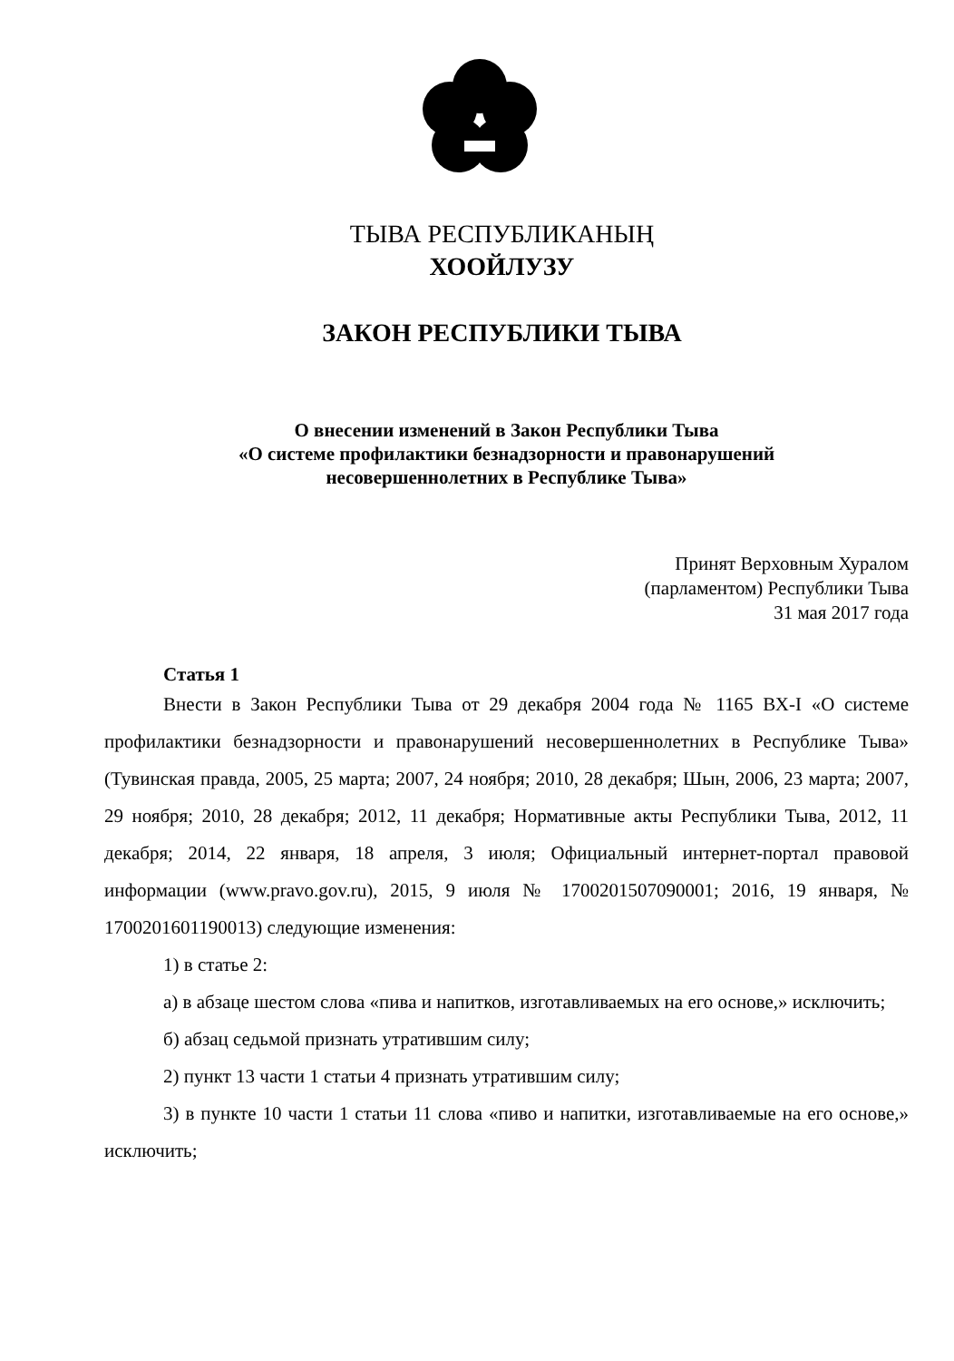ТЫВА РЕСПУБЛИКАНЫҢ
ХООЙЛУЗУ
ЗАКОН РЕСПУБЛИКИ ТЫВА
О внесении изменений в Закон Республики Тыва
«О системе профилактики безнадзорности и правонарушений
несовершеннолетних в Республике Тыва»
Принят Верховным Хуралом
(парламентом) Республики Тыва
31 мая 2017 года
Статья 1
Внести в Закон Республики Тыва от 29 декабря 2004 года № 1165 ВХ-I «О системе профилактики безнадзорности и правонарушений несовершеннолетних в Республике Тыва» (Тувинская правда, 2005, 25 марта; 2007, 24 ноября; 2010, 28 декабря; Шын, 2006, 23 марта; 2007, 29 ноября; 2010, 28 декабря; 2012, 11 декабря; Нормативные акты Республики Тыва, 2012, 11 декабря; 2014, 22 января, 18 апреля, 3 июля; Официальный интернет-портал правовой информации (www.pravo.gov.ru), 2015, 9 июля № 1700201507090001; 2016, 19 января, № 1700201601190013) следующие изменения:
1) в статье 2:
а) в абзаце шестом слова «пива и напитков, изготавливаемых на его основе,» исключить;
б) абзац седьмой признать утратившим силу;
2) пункт 13 части 1 статьи 4 признать утратившим силу;
3) в пункте 10 части 1 статьи 11 слова «пиво и напитки, изготавливаемые на его основе,» исключить;